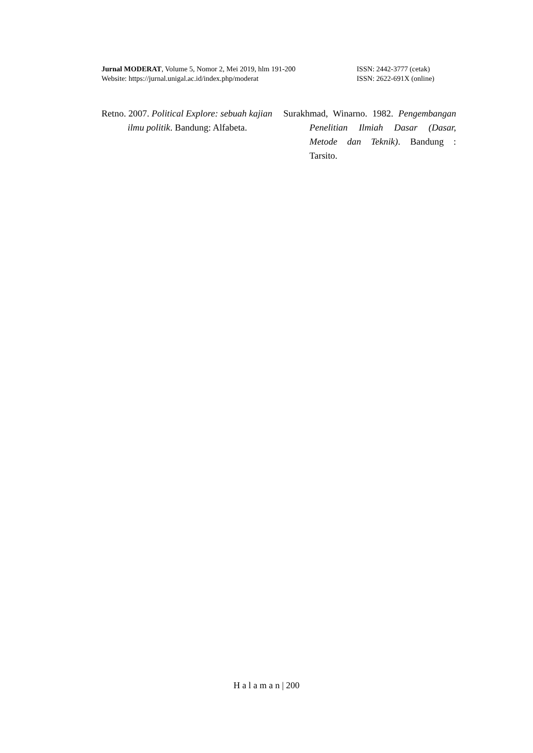Jurnal MODERAT, Volume 5, Nomor 2, Mei 2019, hlm 191-200 ISSN: 2442-3777 (cetak)
Website: https://jurnal.unigal.ac.id/index.php/moderat ISSN: 2622-691X (online)
Retno. 2007. Political Explore: sebuah kajian ilmu politik. Bandung: Alfabeta.
Surakhmad, Winarno. 1982. Pengembangan Penelitian Ilmiah Dasar (Dasar, Metode dan Teknik). Bandung : Tarsito.
H a l a m a n | 200